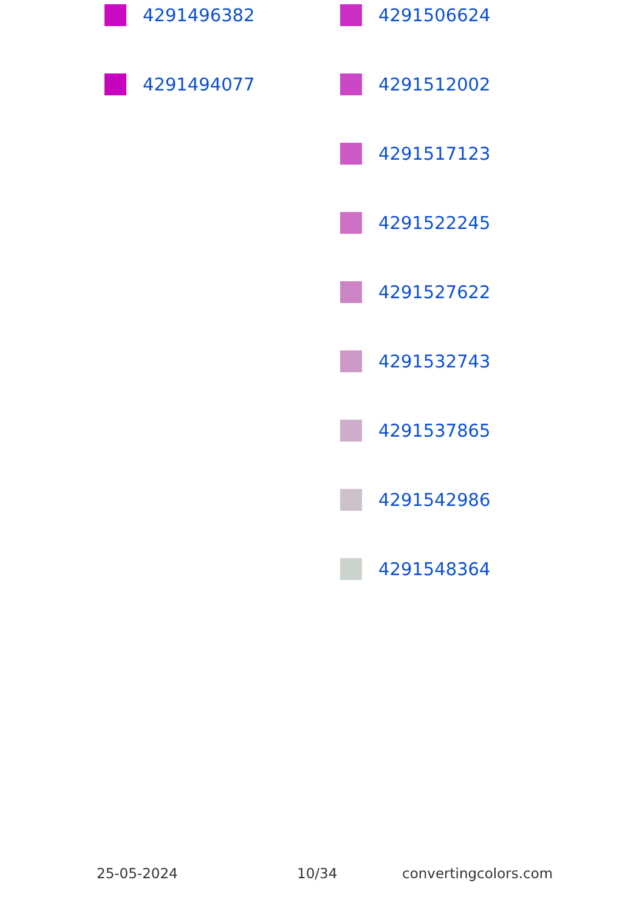4291496382
4291494077
4291506624
4291512002
4291517123
4291522245
4291527622
4291532743
4291537865
4291542986
4291548364
25-05-2024 10/34 convertingcolors.com